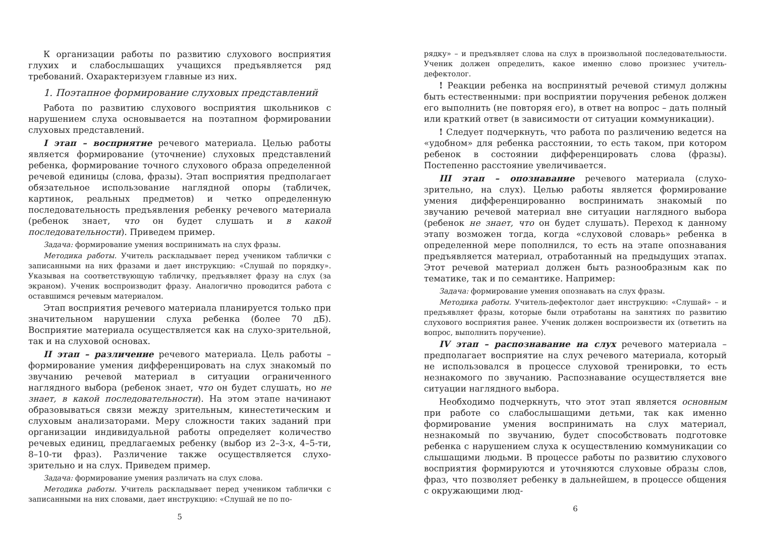К организации работы по развитию слухового восприятия глухих и слабослышащих учащихся предъявляется ряд требований. Охарактеризуем главные из них.
1. Поэтапное формирование слуховых представлений
Работа по развитию слухового восприятия школьников с нарушением слуха основывается на поэтапном формировании слуховых представлений.
I этап – восприятие речевого материала. Целью работы является формирование (уточнение) слуховых представлений ребенка, формирование точного слухового образа определенной речевой единицы (слова, фразы). Этап восприятия предполагает обязательное использование наглядной опоры (табличек, картинок, реальных предметов) и четко определенную последовательность предъявления ребенку речевого материала (ребенок знает, что он будет слушать и в какой последовательности). Приведем пример.
Задача: формирование умения воспринимать на слух фразы.
Методика работы. Учитель раскладывает перед учеником таблички с записанными на них фразами и дает инструкцию: «Слушай по порядку». Указывая на соответствующую табличку, предъявляет фразу на слух (за экраном). Ученик воспроизводит фразу. Аналогично проводится работа с оставшимся речевым материалом.
Этап восприятия речевого материала планируется только при значительном нарушении слуха ребенка (более 70 дБ). Восприятие материала осуществляется как на слухо-зрительной, так и на слуховой основах.
II этап – различение речевого материала. Цель работы – формирование умения дифференцировать на слух знакомый по звучанию речевой материал в ситуации ограниченного наглядного выбора (ребенок знает, что он будет слушать, но не знает, в какой последовательности). На этом этапе начинают образовываться связи между зрительным, кинестетическим и слуховым анализаторами. Меру сложности таких заданий при организации индивидуальной работы определяет количество речевых единиц, предлагаемых ребенку (выбор из 2–3-х, 4–5-ти, 8–10-ти фраз). Различение также осуществляется слухо-зрительно и на слух. Приведем пример.
Задача: формирование умения различать на слух слова.
Методика работы. Учитель раскладывает перед учеником таблички с записанными на них словами, дает инструкцию: «Слушай не по по-
5
рядку» – и предъявляет слова на слух в произвольной последовательности. Ученик должен определить, какое именно слово произнес учитель-дефектолог.
! Реакции ребенка на воспринятый речевой стимул должны быть естественными: при восприятии поручения ребенок должен его выполнить (не повторяя его), в ответ на вопрос – дать полный или краткий ответ (в зависимости от ситуации коммуникации).
! Следует подчеркнуть, что работа по различению ведется на «удобном» для ребенка расстоянии, то есть таком, при котором ребенок в состоянии дифференцировать слова (фразы). Постепенно расстояние увеличивается.
III этап – опознавание речевого материала (слухо-зрительно, на слух). Целью работы является формирование умения дифференцированно воспринимать знакомый по звучанию речевой материал вне ситуации наглядного выбора (ребенок не знает, что он будет слушать). Переход к данному этапу возможен тогда, когда «слуховой словарь» ребенка в определенной мере пополнился, то есть на этапе опознавания предъявляется материал, отработанный на предыдущих этапах. Этот речевой материал должен быть разнообразным как по тематике, так и по семантике. Например:
Задача: формирование умения опознавать на слух фразы.
Методика работы. Учитель-дефектолог дает инструкцию: «Слушай» – и предъявляет фразы, которые были отработаны на занятиях по развитию слухового восприятия ранее. Ученик должен воспроизвести их (ответить на вопрос, выполнить поручение).
IV этап – распознавание на слух речевого материала – предполагает восприятие на слух речевого материала, который не использовался в процессе слуховой тренировки, то есть незнакомого по звучанию. Распознавание осуществляется вне ситуации наглядного выбора.
Необходимо подчеркнуть, что этот этап является основным при работе со слабослышащими детьми, так как именно формирование умения воспринимать на слух материал, незнакомый по звучанию, будет способствовать подготовке ребенка с нарушением слуха к осуществлению коммуникации со слышащими людьми. В процессе работы по развитию слухового восприятия формируются и уточняются слуховые образы слов, фраз, что позволяет ребенку в дальнейшем, в процессе общения с окружающими люд-
6